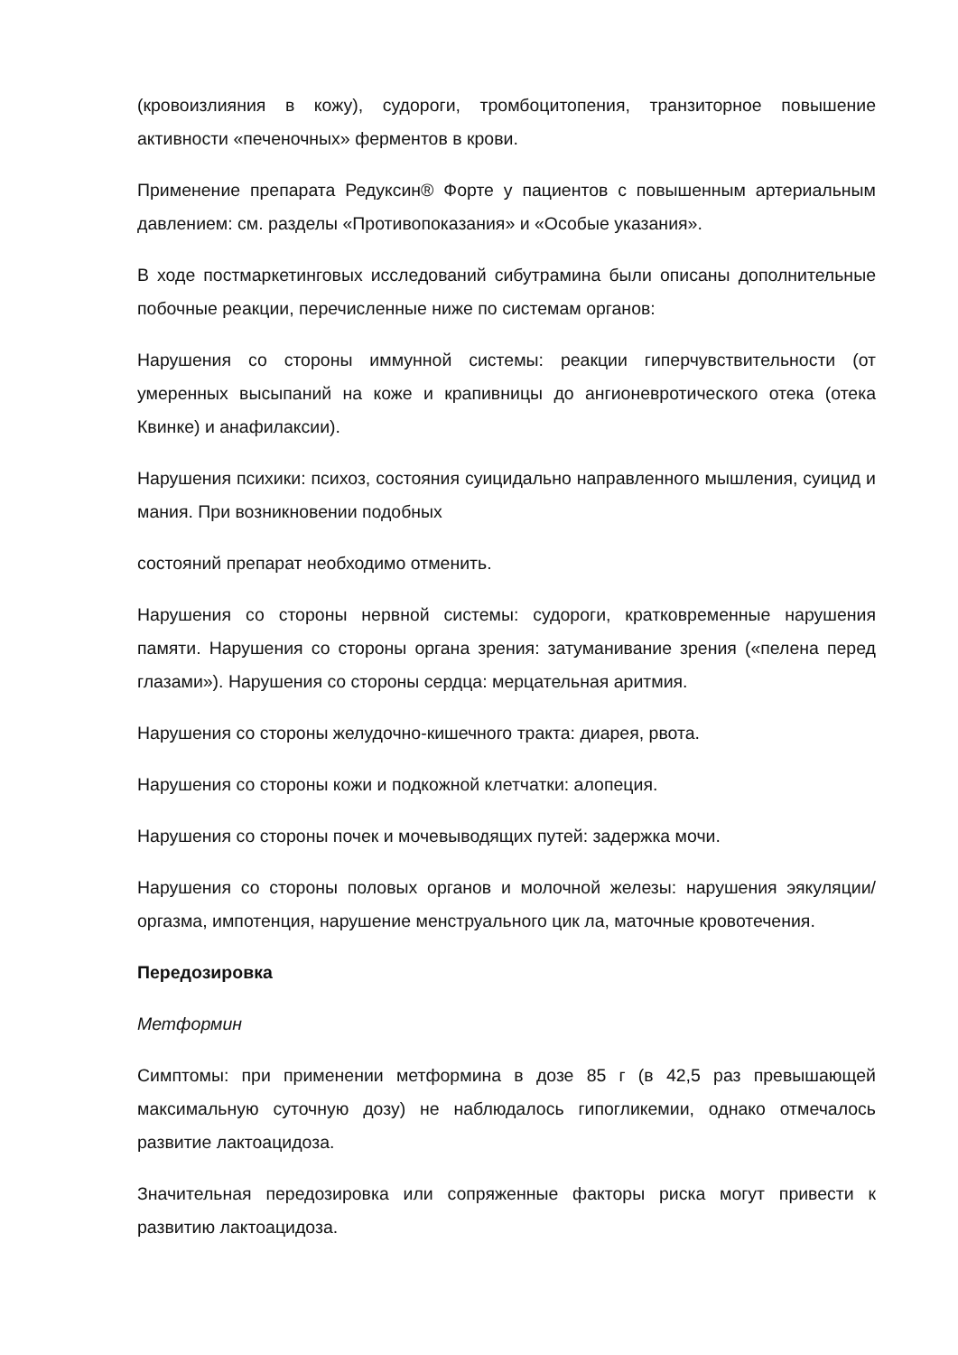(кровоизлияния в кожу), судороги, тромбоцитопения, транзиторное повышение активности «печеночных» ферментов в крови.
Применение препарата Редуксин® Форте у пациентов с повышенным артериальным давлением: см. разделы «Противопоказания» и «Особые указания».
В ходе постмаркетинговых исследований сибутрамина были описаны дополнительные побочные реакции, перечисленные ниже по системам органов:
Нарушения со стороны иммунной системы: реакции гиперчувствительности (от умеренных высыпаний на коже и крапивницы до ангионевротического отека (отека Квинке) и анафилаксии).
Нарушения психики: психоз, состояния суицидально направленного мышления, суицид и мания. При возникновении подобных
состояний препарат необходимо отменить.
Нарушения со стороны нервной системы: судороги, кратковременные нарушения памяти. Нарушения со стороны органа зрения: затуманивание зрения («пелена перед глазами»). Нарушения со стороны сердца: мерцательная аритмия.
Нарушения со стороны желудочно-кишечного тракта: диарея, рвота.
Нарушения со стороны кожи и подкожной клетчатки: алопеция.
Нарушения со стороны почек и мочевыводящих путей: задержка мочи.
Нарушения со стороны половых органов и молочной железы: нарушения эякуляции/оргазма, импотенция, нарушение менструального цик ла, маточные кровотечения.
Передозировка
Метформин
Симптомы: при применении метформина в дозе 85 г (в 42,5 раз превышающей максимальную суточную дозу) не наблюдалось гипогликемии, однако отмечалось развитие лактоацидоза.
Значительная передозировка или сопряженные факторы риска могут привести к развитию лактоацидоза.